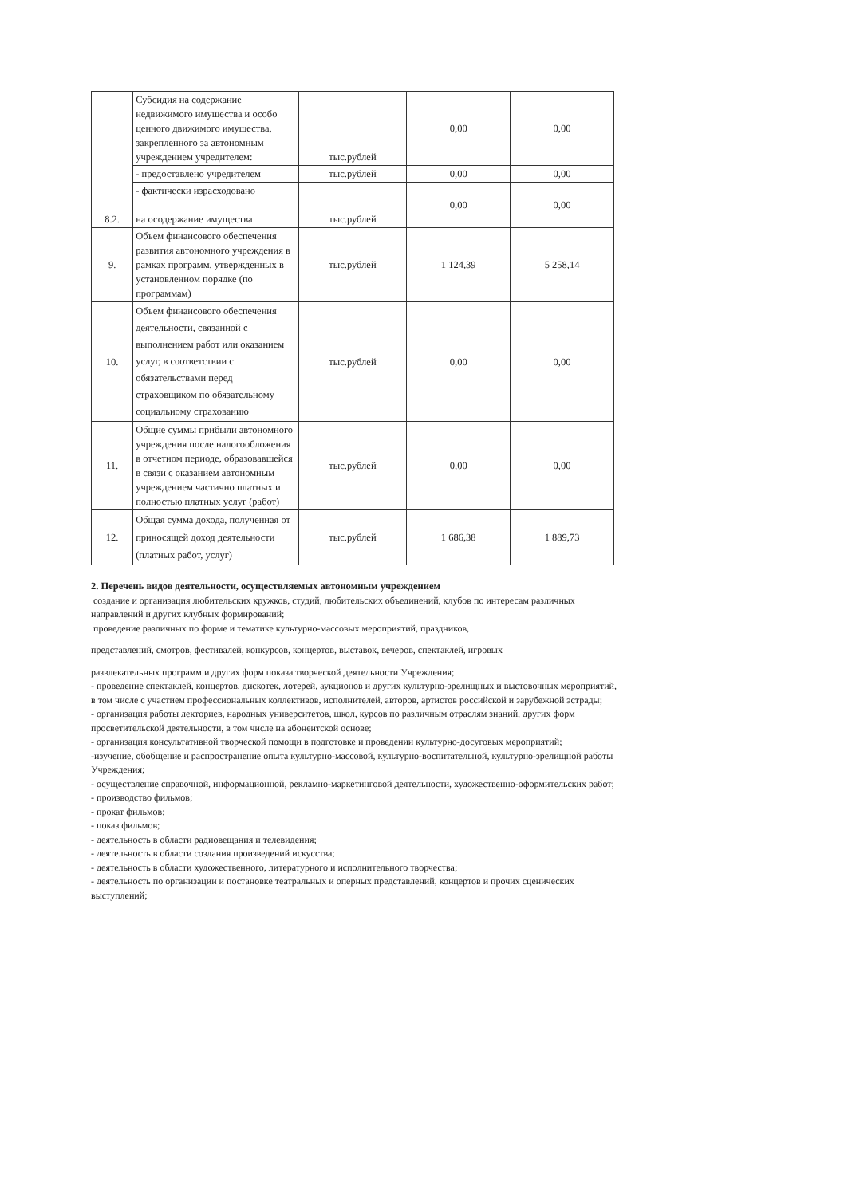| 8.2. | Субсидия на содержание недвижимого имущества и особо ценного движимого имущества, закрепленного за автономным учреждением учредителем: | тыс.рублей | 0,00 | 0,00 |
| | - предоставлено учредителем | тыс.рублей | 0,00 | 0,00 |
| | - фактически израсходовано на осодержание имущества | тыс.рублей | 0,00 | 0,00 |
| 9. | Объем финансового обеспечения развития автономного учреждения в рамках программ, утвержденных в установленном порядке (по программам) | тыс.рублей | 1 124,39 | 5 258,14 |
| 10. | Объем финансового обеспечения деятельности, связанной с выполнением работ или оказанием услуг, в соответствии с обязательствами перед страховщиком по обязательному социальному страхованию | тыс.рублей | 0,00 | 0,00 |
| 11. | Общие суммы прибыли автономного учреждения после налогообложения в отчетном периоде, образовавшейся в связи с оказанием автономным учреждением частично платных и полностью платных услуг (работ) | тыс.рублей | 0,00 | 0,00 |
| 12. | Общая сумма дохода, полученная от приносящей доход деятельности (платных работ, услуг) | тыс.рублей | 1 686,38 | 1 889,73 |
2. Перечень видов деятельности, осуществляемых автономным учреждением
создание и организация любительских кружков, студий, любительских объединений, клубов по интересам различных направлений и других клубных формирований;
проведение различных по форме и тематике культурно-массовых мероприятий, праздников,
представлений, смотров, фестивалей, конкурсов, концертов, выставок, вечеров, спектаклей, игровых
развлекательных программ и других форм показа творческой деятельности Учреждения;
- проведение спектаклей, концертов, дискотек, лотерей, аукционов и других культурно-зрелищных и выстовочных мероприятий, в том числе с участием профессиональных коллективов, исполнителей, авторов, артистов российской и зарубежной эстрады;
- организация работы лекториев, народных университетов, школ, курсов по различным отраслям знаний, других форм просветительской деятельности, в том числе на абонентской основе;
- организация консультативной творческой помощи в подготовке и проведении культурно-досуговых мероприятий;
-изучение, обобщение и распространение опыта культурно-массовой, культурно-воспитательной, культурно-зрелищной работы Учреждения;
- осуществление справочной, информационной, рекламно-маркетинговой деятельности, художественно-оформительских работ;
- производство фильмов;
- прокат фильмов;
- показ фильмов;
- деятельность в области радиовещания и телевидения;
- деятельность в области создания произведений искусства;
- деятельность в области художественного, литературного и исполнительного творчества;
- деятельность по организации и постановке театральных и оперных представлений, концертов и прочих сценических выступлений;